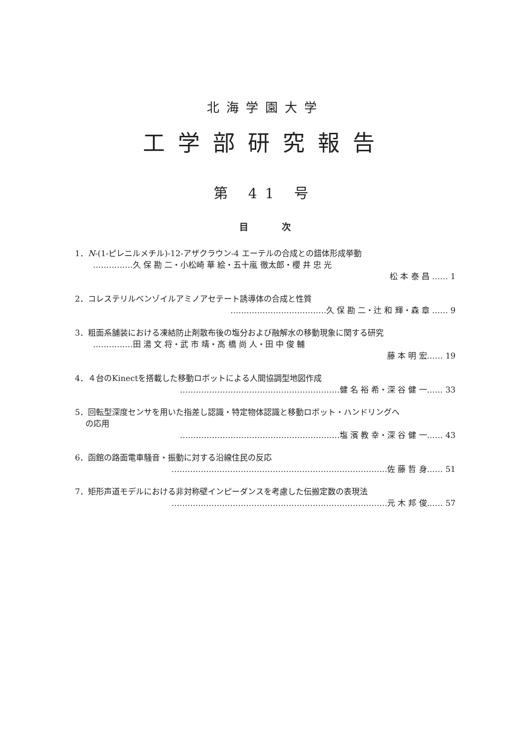北海学園大学
工学部研究報告
第 41 号
目 次
1．N-(1-ピレニルメチル)-12-アザクラウン-4 エーテルの合成との錯体形成挙動
……………久 保 勘 二・小松崎 華 絵・五十嵐 徹太郎・櫻 井 忠 光
松 本 泰 昌 …… 1
2．コレステリルベンゾイルアミノアセテート誘導体の合成と性質
………………………………久 保 勘 二・辻 和 輝・森 章 …… 9
3．粗面系舗装における凍結防止剤散布後の塩分および融解水の移動現象に関する研究
……………田 湯 文 将・武 市 靖・高 橋 尚 人・田 中 俊 輔
藤 本 明 宏…… 19
4．４台のKinectを搭載した移動ロボットによる人間協調型地図作成
……………………………………………………健 名 裕 希・深 谷 健 一…… 33
5．回転型深度センサを用いた指差し認識・特定物体認識と移動ロボット・ハンドリングへ
  の応用
……………………………………………………塩 濱 教 幸・深 谷 健 一…… 43
6．函館の路面電車騒音・振動に対する沿線住民の反応
………………………………………………………………………佐 藤 哲 身…… 51
7．矩形声道モデルにおける非対称壁インピーダンスを考慮した伝搬定数の表現法
………………………………………………………………………元 木 邦 俊…… 57